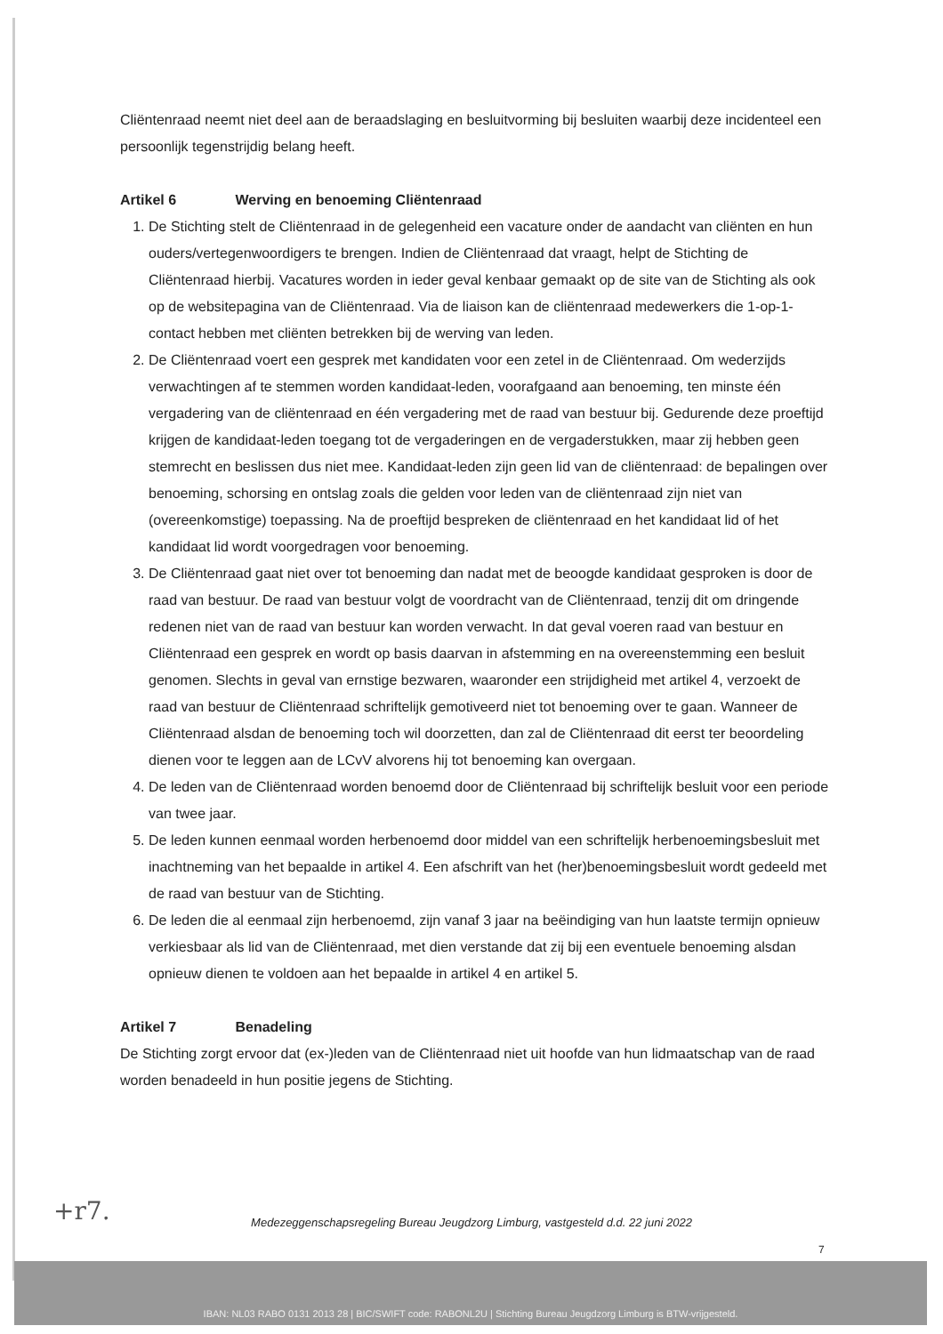Cliëntenraad neemt niet deel aan de beraadslaging en besluitvorming bij besluiten waarbij deze incidenteel een persoonlijk tegenstrijdig belang heeft.
Artikel 6 Werving en benoeming Cliëntenraad
1. De Stichting stelt de Cliëntenraad in de gelegenheid een vacature onder de aandacht van cliënten en hun ouders/vertegenwoordigers te brengen. Indien de Cliëntenraad dat vraagt, helpt de Stichting de Cliëntenraad hierbij. Vacatures worden in ieder geval kenbaar gemaakt op de site van de Stichting als ook op de websitepagina van de Cliëntenraad. Via de liaison kan de cliëntenraad medewerkers die 1-op-1-contact hebben met cliënten betrekken bij de werving van leden.
2. De Cliëntenraad voert een gesprek met kandidaten voor een zetel in de Cliëntenraad. Om wederzijds verwachtingen af te stemmen worden kandidaat-leden, voorafgaand aan benoeming, ten minste één vergadering van de cliëntenraad en één vergadering met de raad van bestuur bij. Gedurende deze proeftijd krijgen de kandidaat-leden toegang tot de vergaderingen en de vergaderstukken, maar zij hebben geen stemrecht en beslissen dus niet mee. Kandidaat-leden zijn geen lid van de cliëntenraad: de bepalingen over benoeming, schorsing en ontslag zoals die gelden voor leden van de cliëntenraad zijn niet van (overeenkomstige) toepassing. Na de proeftijd bespreken de cliëntenraad en het kandidaat lid of het kandidaat lid wordt voorgedragen voor benoeming.
3. De Cliëntenraad gaat niet over tot benoeming dan nadat met de beoogde kandidaat gesproken is door de raad van bestuur. De raad van bestuur volgt de voordracht van de Cliëntenraad, tenzij dit om dringende redenen niet van de raad van bestuur kan worden verwacht. In dat geval voeren raad van bestuur en Cliëntenraad een gesprek en wordt op basis daarvan in afstemming en na overeenstemming een besluit genomen. Slechts in geval van ernstige bezwaren, waaronder een strijdigheid met artikel 4, verzoekt de raad van bestuur de Cliëntenraad schriftelijk gemotiveerd niet tot benoeming over te gaan. Wanneer de Cliëntenraad alsdan de benoeming toch wil doorzetten, dan zal de Cliëntenraad dit eerst ter beoordeling dienen voor te leggen aan de LCvV alvorens hij tot benoeming kan overgaan.
4. De leden van de Cliëntenraad worden benoemd door de Cliëntenraad bij schriftelijk besluit voor een periode van twee jaar.
5. De leden kunnen eenmaal worden herbenoemd door middel van een schriftelijk herbenoemingsbesluit met inachtneming van het bepaalde in artikel 4. Een afschrift van het (her)benoemingsbesluit wordt gedeeld met de raad van bestuur van de Stichting.
6. De leden die al eenmaal zijn herbenoemd, zijn vanaf 3 jaar na beëindiging van hun laatste termijn opnieuw verkiesbaar als lid van de Cliëntenraad, met dien verstande dat zij bij een eventuele benoeming alsdan opnieuw dienen te voldoen aan het bepaalde in artikel 4 en artikel 5.
Artikel 7 Benadeling
De Stichting zorgt ervoor dat (ex-)leden van de Cliëntenraad niet uit hoofde van hun lidmaatschap van de raad worden benadeeld in hun positie jegens de Stichting.
+r7.
Medezeggenschapsregeling Bureau Jeugdzorg Limburg, vastgesteld d.d. 22 juni 2022
7
IBAN: NL03 RABO 0131 2013 28 | BIC/SWIFT code: RABONL2U | Stichting Bureau Jeugdzorg Limburg is BTW-vrijgesteld.